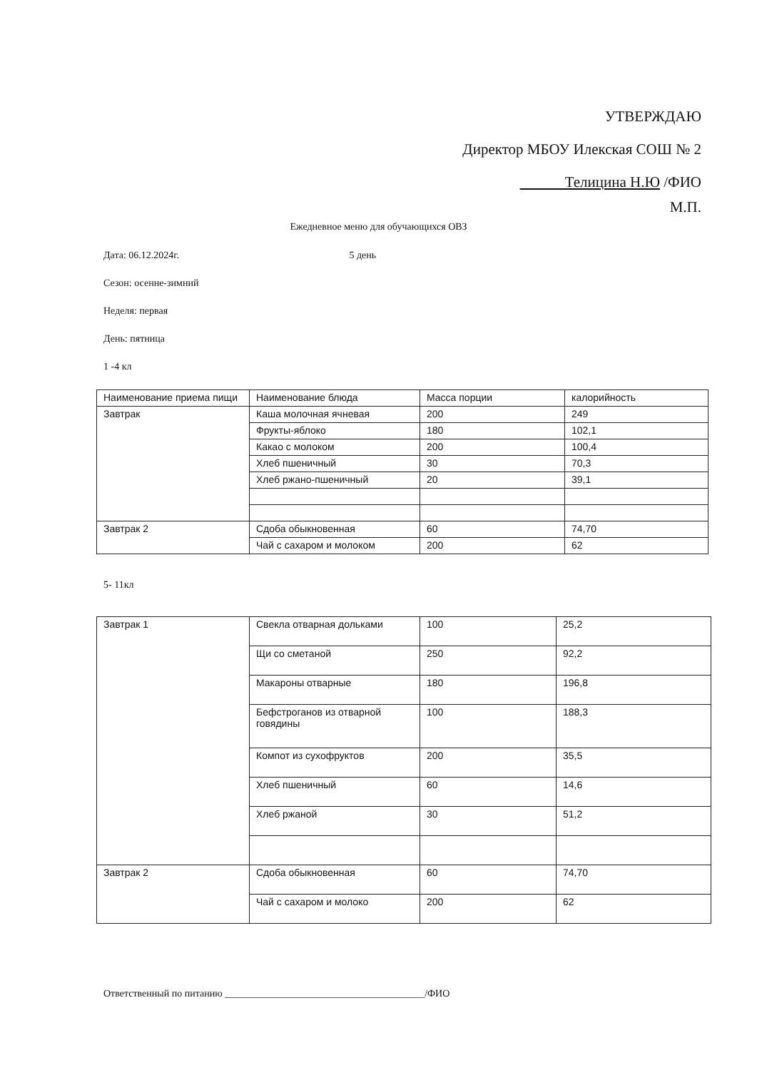УТВЕРЖДАЮ
Директор МБОУ Илекская СОШ № 2
Телицина Н.Ю /ФИО
М.П.
Ежедневное меню для обучающихся ОВЗ
Дата: 06.12.2024г. 5 день
Сезон: осенне-зимний
Неделя: первая
День: пятница
1 -4 кл
5- 11кл
| Наименование приема пищи | Наименование блюда | Масса порции | калорийность |
| Завтрак | Каша молочная ячневая | 200 | 249 |
| | Фрукты-яблоко | 180 | 102,1 |
| | Какао с молоком | 200 | 100,4 |
| | Хлеб пшеничный | 30 | 70,3 |
| | Хлеб ржано-пшеничный | 20 | 39,1 |
| Завтрак 2 | Сдоба обыкновенная | 60 | 74,70 |
| | Чай с сахаром и молоком | 200 | 62 |
| Завтрак 1 | Свекла отварная дольками | 100 | 25,2 |
| | Щи со сметаной | 250 | 92,2 |
| | Макароны отварные | 180 | 196,8 |
| | Бефстроганов из отварной говядины | 100 | 188,3 |
| | Компот из сухофруктов | 200 | 35,5 |
| | Хлеб пшеничный | 60 | 14,6 |
| | Хлеб ржаной | 30 | 51,2 |
| Завтрак 2 | Сдоба обыкновенная | 60 | 74,70 |
| | Чай с сахаром и молоко | 200 | 62 |
Ответственный по питанию ________________________________________/ФИО